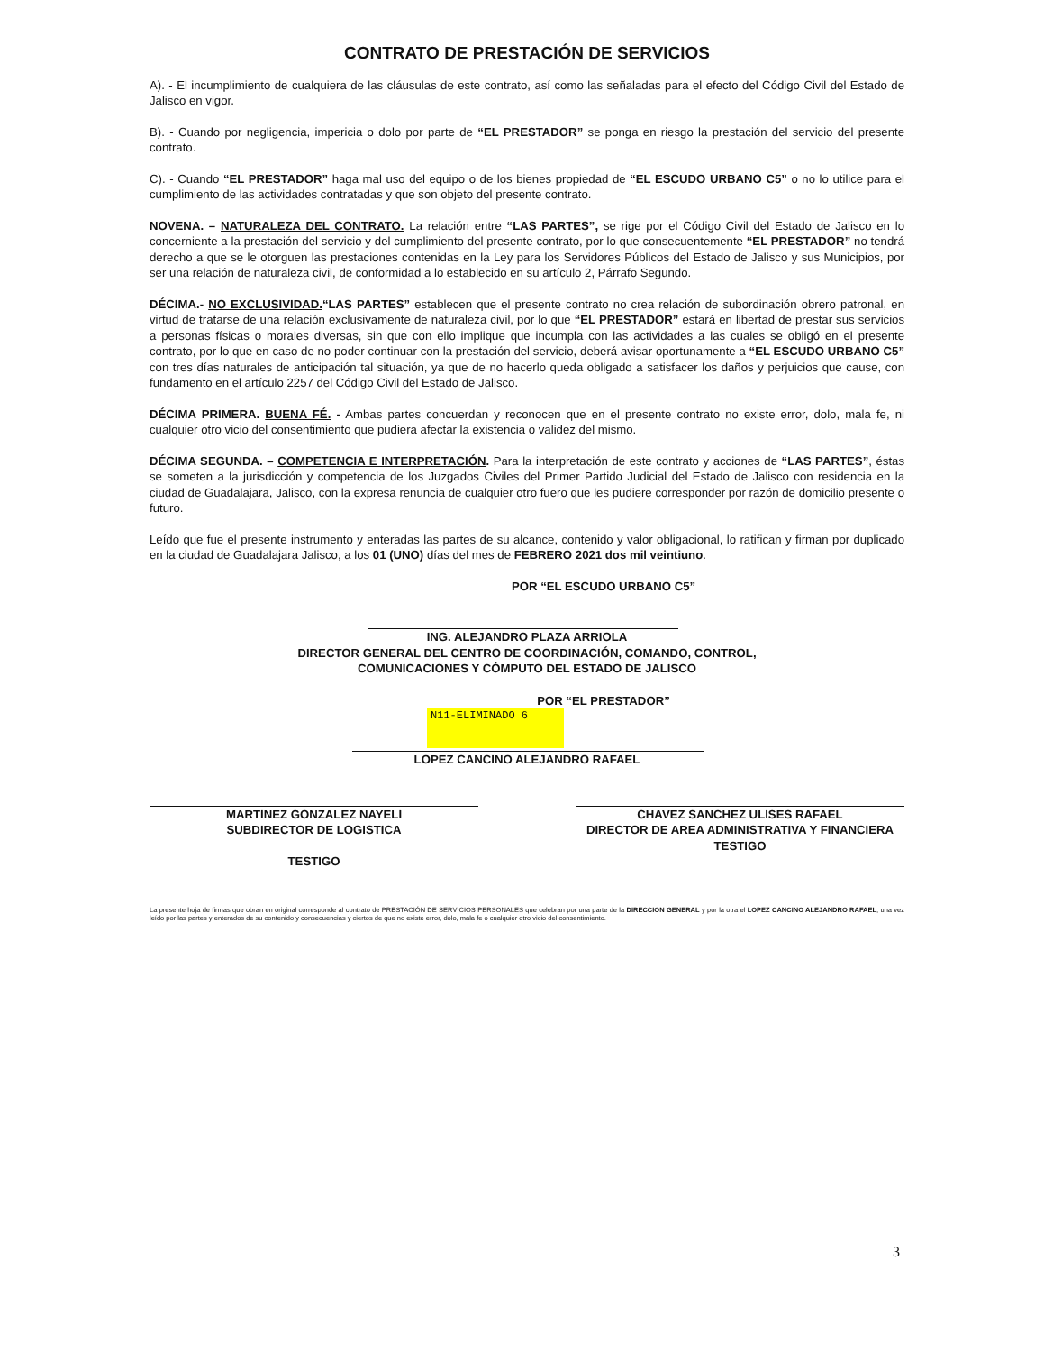CONTRATO DE PRESTACIÓN DE SERVICIOS
A). - El incumplimiento de cualquiera de las cláusulas de este contrato, así como las señaladas para el efecto del Código Civil del Estado de Jalisco en vigor.
B). - Cuando por negligencia, impericia o dolo por parte de “EL PRESTADOR” se ponga en riesgo la prestación del servicio del presente contrato.
C). - Cuando “EL PRESTADOR” haga mal uso del equipo o de los bienes propiedad de “EL ESCUDO URBANO C5” o no lo utilice para el cumplimiento de las actividades contratadas y que son objeto del presente contrato.
NOVENA. – NATURALEZA DEL CONTRATO. La relación entre “LAS PARTES”, se rige por el Código Civil del Estado de Jalisco en lo concerniente a la prestación del servicio y del cumplimiento del presente contrato, por lo que consecuentemente “EL PRESTADOR” no tendrá derecho a que se le otorguen las prestaciones contenidas en la Ley para los Servidores Públicos del Estado de Jalisco y sus Municipios, por ser una relación de naturaleza civil, de conformidad a lo establecido en su artículo 2, Párrafo Segundo.
DÉCIMA.- NO EXCLUSIVIDAD.“LAS PARTES” establecen que el presente contrato no crea relación de subordinación obrero patronal, en virtud de tratarse de una relación exclusivamente de naturaleza civil, por lo que “EL PRESTADOR” estará en libertad de prestar sus servicios a personas físicas o morales diversas, sin que con ello implique que incumpla con las actividades a las cuales se obligó en el presente contrato, por lo que en caso de no poder continuar con la prestación del servicio, deberá avisar oportunamente a “EL ESCUDO URBANO C5” con tres días naturales de anticipación tal situación, ya que de no hacerlo queda obligado a satisfacer los daños y perjuicios que cause, con fundamento en el artículo 2257 del Código Civil del Estado de Jalisco.
DÉCIMA PRIMERA. BUENA FÉ. - Ambas partes concuerdan y reconocen que en el presente contrato no existe error, dolo, mala fe, ni cualquier otro vicio del consentimiento que pudiera afectar la existencia o validez del mismo.
DÉCIMA SEGUNDA. – COMPETENCIA E INTERPRETACIÓN. Para la interpretación de este contrato y acciones de “LAS PARTES”, éstas se someten a la jurisdicción y competencia de los Juzgados Civiles del Primer Partido Judicial del Estado de Jalisco con residencia en la ciudad de Guadalajara, Jalisco, con la expresa renuncia de cualquier otro fuero que les pudiere corresponder por razón de domicilio presente o futuro.
Leído que fue el presente instrumento y enteradas las partes de su alcance, contenido y valor obligacional, lo ratifican y firman por duplicado en la ciudad de Guadalajara Jalisco, a los 01 (UNO) días del mes de FEBRERO 2021 dos mil veintiuno.
POR “EL ESCUDO URBANO C5”
ING. ALEJANDRO PLAZA ARRIOLA
DIRECTOR GENERAL DEL CENTRO DE COORDINACIÓN, COMANDO, CONTROL,
COMUNICACIONES Y CÓMPUTO DEL ESTADO DE JALISCO
POR “EL PRESTADOR”
N11-ELIMINADO 6
LOPEZ CANCINO ALEJANDRO RAFAEL
MARTINEZ GONZALEZ NAYELI
SUBDIRECTOR DE LOGISTICA
TESTIGO
CHAVEZ SANCHEZ ULISES RAFAEL
DIRECTOR DE AREA ADMINISTRATIVA Y FINANCIERA
TESTIGO
La presente hoja de firmas que obran en original corresponde al contrato de PRESTACIÓN DE SERVICIOS PERSONALES que celebran por una parte de la DIRECCION GENERAL y por la otra el LOPEZ CANCINO ALEJANDRO RAFAEL, una vez leído por las partes y enterados de su contenido y consecuencias y ciertos de que no existe error, dolo, mala fe o cualquier otro vicio del consentimiento.
3